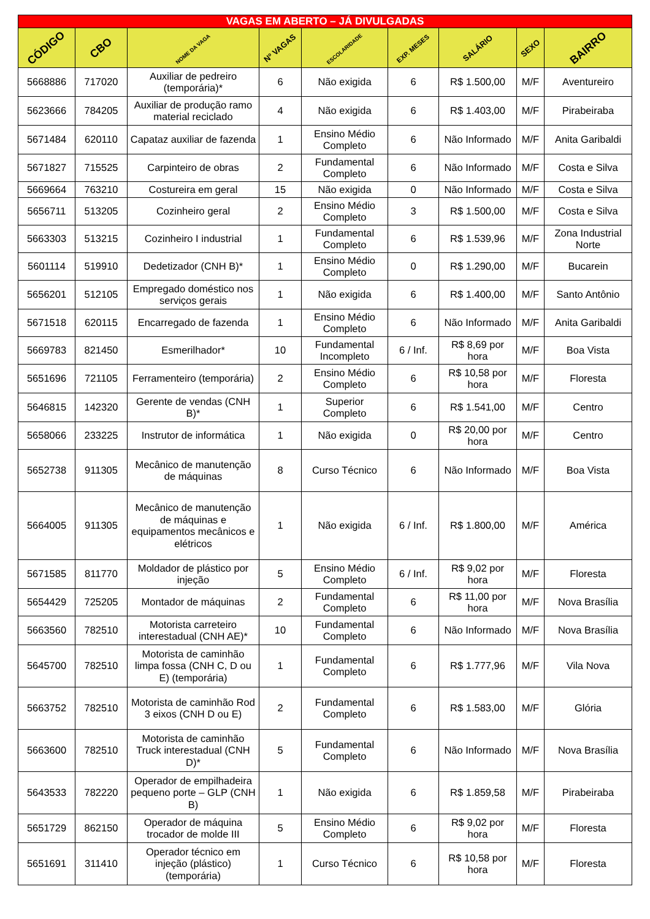| VAGAS EM ABERTO – JÁ DIVULGADAS | | | | | | | | |
| --- | --- | --- | --- | --- | --- | --- | --- | --- |
| CÓDIGO | CBO | NOME DA VAGA | Nº VAGAS | ESCOLARIDADE | EXP. MESES | SALÁRIO | SEXO | BAIRRO |
| 5668886 | 717020 | Auxiliar de pedreiro (temporária)* | 6 | Não exigida | 6 | R$ 1.500,00 | M/F | Aventureiro |
| 5623666 | 784205 | Auxiliar de produção ramo material reciclado | 4 | Não exigida | 6 | R$ 1.403,00 | M/F | Pirabeiraba |
| 5671484 | 620110 | Capataz auxiliar de fazenda | 1 | Ensino Médio Completo | 6 | Não Informado | M/F | Anita Garibaldi |
| 5671827 | 715525 | Carpinteiro de obras | 2 | Fundamental Completo | 6 | Não Informado | M/F | Costa e Silva |
| 5669664 | 763210 | Costureira em geral | 15 | Não exigida | 0 | Não Informado | M/F | Costa e Silva |
| 5656711 | 513205 | Cozinheiro geral | 2 | Ensino Médio Completo | 3 | R$ 1.500,00 | M/F | Costa e Silva |
| 5663303 | 513215 | Cozinheiro I industrial | 1 | Fundamental Completo | 6 | R$ 1.539,96 | M/F | Zona Industrial Norte |
| 5601114 | 519910 | Dedetizador (CNH B)* | 1 | Ensino Médio Completo | 0 | R$ 1.290,00 | M/F | Bucarein |
| 5656201 | 512105 | Empregado doméstico nos serviços gerais | 1 | Não exigida | 6 | R$ 1.400,00 | M/F | Santo Antônio |
| 5671518 | 620115 | Encarregado de fazenda | 1 | Ensino Médio Completo | 6 | Não Informado | M/F | Anita Garibaldi |
| 5669783 | 821450 | Esmerilhador* | 10 | Fundamental Incompleto | 6 / Inf. | R$ 8,69 por hora | M/F | Boa Vista |
| 5651696 | 721105 | Ferramenteiro (temporária) | 2 | Ensino Médio Completo | 6 | R$ 10,58 por hora | M/F | Floresta |
| 5646815 | 142320 | Gerente de vendas (CNH B)* | 1 | Superior Completo | 6 | R$ 1.541,00 | M/F | Centro |
| 5658066 | 233225 | Instrutor de informática | 1 | Não exigida | 0 | R$ 20,00 por hora | M/F | Centro |
| 5652738 | 911305 | Mecânico de manutenção de máquinas | 8 | Curso Técnico | 6 | Não Informado | M/F | Boa Vista |
| 5664005 | 911305 | Mecânico de manutenção de máquinas e equipamentos mecânicos e elétricos | 1 | Não exigida | 6 / Inf. | R$ 1.800,00 | M/F | América |
| 5671585 | 811770 | Moldador de plástico por injeção | 5 | Ensino Médio Completo | 6 / Inf. | R$ 9,02 por hora | M/F | Floresta |
| 5654429 | 725205 | Montador de máquinas | 2 | Fundamental Completo | 6 | R$ 11,00 por hora | M/F | Nova Brasília |
| 5663560 | 782510 | Motorista carreteiro interestadual (CNH AE)* | 10 | Fundamental Completo | 6 | Não Informado | M/F | Nova Brasília |
| 5645700 | 782510 | Motorista de caminhão limpa fossa (CNH C, D ou E) (temporária) | 1 | Fundamental Completo | 6 | R$ 1.777,96 | M/F | Vila Nova |
| 5663752 | 782510 | Motorista de caminhão Rod 3 eixos (CNH D ou E) | 2 | Fundamental Completo | 6 | R$ 1.583,00 | M/F | Glória |
| 5663600 | 782510 | Motorista de caminhão Truck interestadual (CNH D)* | 5 | Fundamental Completo | 6 | Não Informado | M/F | Nova Brasília |
| 5643533 | 782220 | Operador de empilhadeira pequeno porte – GLP (CNH B) | 1 | Não exigida | 6 | R$ 1.859,58 | M/F | Pirabeiraba |
| 5651729 | 862150 | Operador de máquina trocador de molde III | 5 | Ensino Médio Completo | 6 | R$ 9,02 por hora | M/F | Floresta |
| 5651691 | 311410 | Operador técnico em injeção (plástico) (temporária) | 1 | Curso Técnico | 6 | R$ 10,58 por hora | M/F | Floresta |